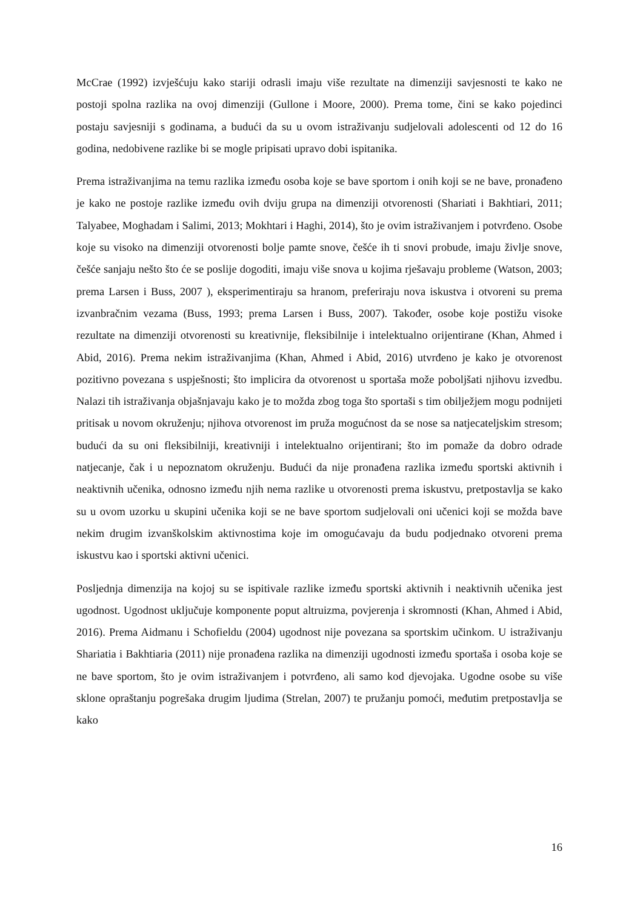McCrae (1992) izvješćuju kako stariji odrasli imaju više rezultate na dimenziji savjesnosti te kako ne postoji spolna razlika na ovoj dimenziji (Gullone i Moore, 2000). Prema tome, čini se kako pojedinci postaju savjesniji s godinama, a budući da su u ovom istraživanju sudjelovali adolescenti od 12 do 16 godina, nedobivene razlike bi se mogle pripisati upravo dobi ispitanika.
Prema istraživanjima na temu razlika između osoba koje se bave sportom i onih koji se ne bave, pronađeno je kako ne postoje razlike između ovih dviju grupa na dimenziji otvorenosti (Shariati i Bakhtiari, 2011; Talyabee, Moghadam i Salimi, 2013; Mokhtari i Haghi, 2014), što je ovim istraživanjem i potvrđeno. Osobe koje su visoko na dimenziji otvorenosti bolje pamte snove, češće ih ti snovi probude, imaju življe snove, češće sanjaju nešto što će se poslije dogoditi, imaju više snova u kojima rješavaju probleme (Watson, 2003; prema Larsen i Buss, 2007 ), eksperimentiraju sa hranom, preferiraju nova iskustva i otvoreni su prema izvanbračnim vezama (Buss, 1993; prema Larsen i Buss, 2007). Također, osobe koje postižu visoke rezultate na dimenziji otvorenosti su kreativnije, fleksibilnije i intelektualno orijentirane (Khan, Ahmed i Abid, 2016). Prema nekim istraživanjima (Khan, Ahmed i Abid, 2016) utvrđeno je kako je otvorenost pozitivno povezana s uspješnosti; što implicira da otvorenost u sportaša može poboljšati njihovu izvedbu. Nalazi tih istraživanja objašnjavaju kako je to možda zbog toga što sportaši s tim obilježjem mogu podnijeti pritisak u novom okruženju; njihova otvorenost im pruža mogućnost da se nose sa natjecateljskim stresom; budući da su oni fleksibilniji, kreativniji i intelektualno orijentirani; što im pomaže da dobro odrade natjecanje, čak i u nepoznatom okruženju. Budući da nije pronađena razlika između sportski aktivnih i neaktivnih učenika, odnosno između njih nema razlike u otvorenosti prema iskustvu, pretpostavlja se kako su u ovom uzorku u skupini učenika koji se ne bave sportom sudjelovali oni učenici koji se možda bave nekim drugim izvanškolskim aktivnostima koje im omogućavaju da budu podjednako otvoreni prema iskustvu kao i sportski aktivni učenici.
Posljednja dimenzija na kojoj su se ispitivale razlike između sportski aktivnih i neaktivnih učenika jest ugodnost. Ugodnost uključuje komponente poput altruizma, povjerenja i skromnosti (Khan, Ahmed i Abid, 2016). Prema Aidmanu i Schofieldu (2004) ugodnost nije povezana sa sportskim učinkom. U istraživanju Shariatia i Bakhtiaria (2011) nije pronađena razlika na dimenziji ugodnosti između sportaša i osoba koje se ne bave sportom, što je ovim istraživanjem i potvrđeno, ali samo kod djevojaka. Ugodne osobe su više sklone opraštanju pogrešaka drugim ljudima (Strelan, 2007) te pružanju pomoći, međutim pretpostavlja se kako
16